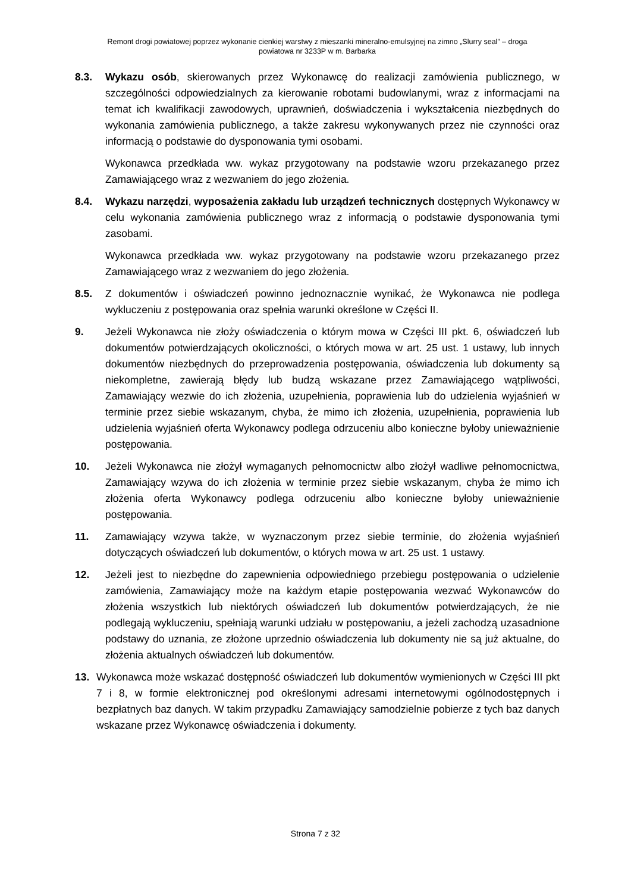Remont drogi powiatowej poprzez wykonanie cienkiej warstwy z mieszanki mineralno-emulsyjnej na zimno „Slurry seal” – droga
powiatowa nr 3233P w m. Barbarka
8.3. Wykazu osób, skierowanych przez Wykonawcę do realizacji zamówienia publicznego, w szczególności odpowiedzialnych za kierowanie robotami budowlanymi, wraz z informacjami na temat ich kwalifikacji zawodowych, uprawnień, doświadczenia i wykształcenia niezbędnych do wykonania zamówienia publicznego, a także zakresu wykonywanych przez nie czynności oraz informacją o podstawie do dysponowania tymi osobami.
Wykonawca przedkłada ww. wykaz przygotowany na podstawie wzoru przekazanego przez Zamawiającego wraz z wezwaniem do jego złożenia.
8.4. Wykazu narzędzi, wyposażenia zakładu lub urządzeń technicznych dostępnych Wykonawcy w celu wykonania zamówienia publicznego wraz z informacją o podstawie dysponowania tymi zasobami.
Wykonawca przedkłada ww. wykaz przygotowany na podstawie wzoru przekazanego przez Zamawiającego wraz z wezwaniem do jego złożenia.
8.5. Z dokumentów i oświadczeń powinno jednoznacznie wynikać, że Wykonawca nie podlega wykluczeniu z postępowania oraz spełnia warunki określone w Części II.
9. Jeżeli Wykonawca nie złoży oświadczenia o którym mowa w Części III pkt. 6, oświadczeń lub dokumentów potwierdzających okoliczności, o których mowa w art. 25 ust. 1 ustawy, lub innych dokumentów niezbędnych do przeprowadzenia postępowania, oświadczenia lub dokumenty są niekompletne, zawierają błędy lub budzą wskazane przez Zamawiającego wątpliwości, Zamawiający wezwie do ich złożenia, uzupełnienia, poprawienia lub do udzielenia wyjaśnień w terminie przez siebie wskazanym, chyba, że mimo ich złożenia, uzupełnienia, poprawienia lub udzielenia wyjaśnień oferta Wykonawcy podlega odrzuceniu albo konieczne byłoby unieważnienie postępowania.
10. Jeżeli Wykonawca nie złożył wymaganych pełnomocnictw albo złożył wadliwe pełnomocnictwa, Zamawiający wzywa do ich złożenia w terminie przez siebie wskazanym, chyba że mimo ich złożenia oferta Wykonawcy podlega odrzuceniu albo konieczne byłoby unieważnienie postępowania.
11. Zamawiający wzywa także, w wyznaczonym przez siebie terminie, do złożenia wyjaśnień dotyczących oświadczeń lub dokumentów, o których mowa w art. 25 ust. 1 ustawy.
12. Jeżeli jest to niezbędne do zapewnienia odpowiedniego przebiegu postępowania o udzielenie zamówienia, Zamawiający może na każdym etapie postępowania wezwać Wykonawców do złożenia wszystkich lub niektórych oświadczeń lub dokumentów potwierdzających, że nie podlegają wykluczeniu, spełniają warunki udziału w postępowaniu, a jeżeli zachodzą uzasadnione podstawy do uznania, ze złożone uprzednio oświadczenia lub dokumenty nie są już aktualne, do złożenia aktualnych oświadczeń lub dokumentów.
13. Wykonawca może wskazać dostępność oświadczeń lub dokumentów wymienionych w Części III pkt 7 i 8, w formie elektronicznej pod określonymi adresami internetowymi ogólnodostępnych i bezpłatnych baz danych. W takim przypadku Zamawiający samodzielnie pobierze z tych baz danych wskazane przez Wykonawcę oświadczenia i dokumenty.
Strona 7 z 32